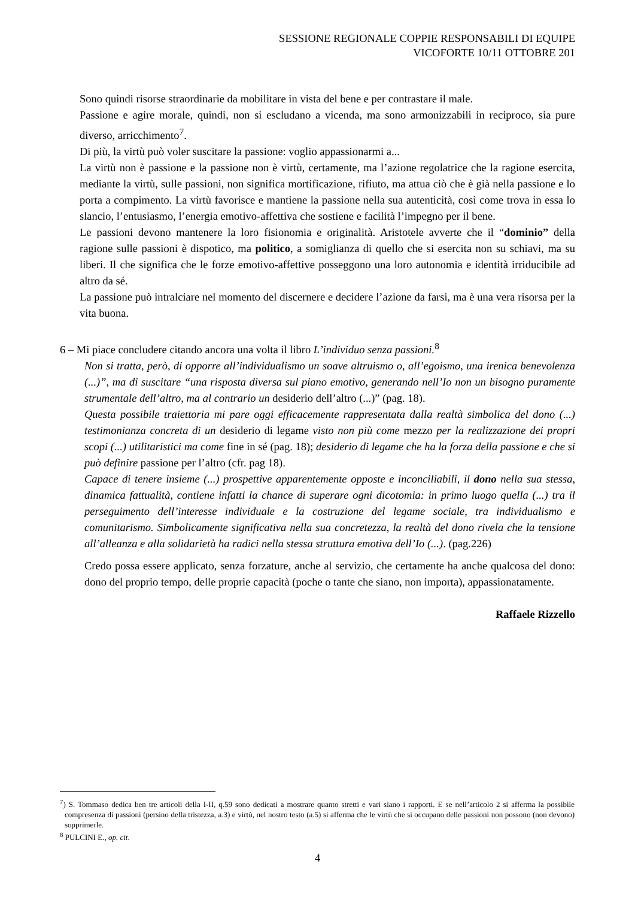SESSIONE REGIONALE COPPIE RESPONSABILI DI EQUIPE
VICOFORTE 10/11 OTTOBRE 201
Sono quindi risorse straordinarie da mobilitare in vista del bene e per contrastare il male.
Passione e agire morale, quindi, non si escludano a vicenda, ma sono armonizzabili in reciproco, sia pure diverso, arricchimento<sup>7</sup>.
Di più, la virtù può voler suscitare la passione: voglio appassionarmi a...
La virtù non è passione e la passione non è virtù, certamente, ma l’azione regolatrice che la ragione esercita, mediante la virtù, sulle passioni, non significa mortificazione, rifiuto, ma attua ciò che è già nella passione e lo porta a compimento. La virtù favorisce e mantiene la passione nella sua autenticità, così come trova in essa lo slancio, l’entusiasmo, l’energia emotivo-affettiva che sostiene e facilità l’impegno per il bene.
Le passioni devono mantenere la loro fisionomia e originalità. Aristotele avverte che il “dominio” della ragione sulle passioni è dispotico, ma politico, a somiglianza di quello che si esercita non su schiavi, ma su liberi. Il che significa che le forze emotivo-affettive posseggono una loro autonomia e identità irriducibile ad altro da sé.
La passione può intralciare nel momento del discernere e decidere l’azione da farsi, ma è una vera risorsa per la vita buona.
6 – Mi piace concludere citando ancora una volta il libro L’individuo senza passioni.<sup>8</sup>
Non si tratta, però, di opporre all’individualismo un soave altruismo o, all’egoismo, una irenica benevolenza (...)”, ma di suscitare “una risposta diversa sul piano emotivo, generando nell’Io non un bisogno puramente strumentale dell’altro, ma al contrario un desiderio dell’altro (...)” (pag. 18).
Questa possibile traiettoria mi pare oggi efficacemente rappresentata dalla realtà simbolica del dono (...) testimonianza concreta di un desiderio di legame visto non più come mezzo per la realizzazione dei propri scopi (...) utilitaristici ma come fine in sé (pag. 18); desiderio di legame che ha la forza della passione e che si può definire passione per l’altro (cfr. pag 18).
Capace di tenere insieme (...) prospettive apparentemente opposte e inconciliabili, il dono nella sua stessa, dinamica fattualità, contiene infatti la chance di superare ogni dicotomia: in primo luogo quella (...) tra il perseguimento dell’interesse individuale e la costruzione del legame sociale, tra individualismo e comunitarismo. Simbolicamente significativa nella sua concretezza, la realtà del dono rivela che la tensione all’alleanza e alla solidarietà ha radici nella stessa struttura emotiva dell’Io (...). (pag.226)
Credo possa essere applicato, senza forzature, anche al servizio, che certamente ha anche qualcosa del dono: dono del proprio tempo, delle proprie capacità (poche o tante che siano, non importa), appassionatamente.
Raffaele Rizzello
<sup>7</sup>) S. Tommaso dedica ben tre articoli della I-II, q.59 sono dedicati a mostrare quanto stretti e vari siano i rapporti. E se nell’articolo 2 si afferma la possibile compresenza di passioni (persino della tristezza, a.3) e virtù, nel nostro testo (a.5) si afferma che le virtù che si occupano delle passioni non possono (non devono) sopprimerle.
<sup>8</sup> PULCINI E., op. cit.
4